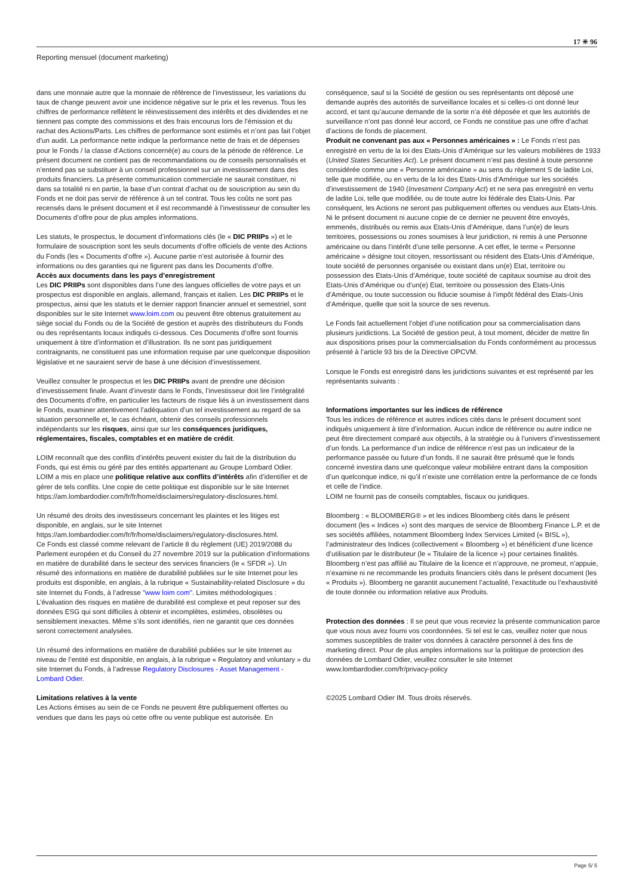17 ✳ 96
Reporting mensuel (document marketing)
dans une monnaie autre que la monnaie de référence de l’investisseur, les variations du taux de change peuvent avoir une incidence négative sur le prix et les revenus. Tous les chiffres de performance reflètent le réinvestissement des intérêts et des dividendes et ne tiennent pas compte des commissions et des frais encourus lors de l’émission et du rachat des Actions/Parts. Les chiffres de performance sont estimés et n’ont pas fait l’objet d’un audit. La performance nette indique la performance nette de frais et de dépenses pour le Fonds / la classe d’Actions concerné(e) au cours de la période de référence. Le présent document ne contient pas de recommandations ou de conseils personnalisés et n’entend pas se substituer à un conseil professionnel sur un investissement dans des produits financiers. La présente communication commerciale ne saurait constituer, ni dans sa totalité ni en partie, la base d’un contrat d’achat ou de souscription au sein du Fonds et ne doit pas servir de référence à un tel contrat. Tous les coûts ne sont pas recensés dans le présent document et il est recommandé à l’investisseur de consulter les Documents d’offre pour de plus amples informations.
Les statuts, le prospectus, le document d’informations clés (le « DIC PRIIPs ») et le formulaire de souscription sont les seuls documents d’offre officiels de vente des Actions du Fonds (les « Documents d’offre »). Aucune partie n’est autorisée à fournir des informations ou des garanties qui ne figurent pas dans les Documents d’offre.
Accès aux documents dans les pays d’enregistrement
Les DIC PRIIPs sont disponibles dans l’une des langues officielles de votre pays et un prospectus est disponible en anglais, allemand, français et italien. Les DIC PRIIPs et le prospectus, ainsi que les statuts et le dernier rapport financier annuel et semestriel, sont disponibles sur le site Internet www.loim.com ou peuvent être obtenus gratuitement au siège social du Fonds ou de la Société de gestion et auprès des distributeurs du Fonds ou des représentants locaux indiqués ci-dessous. Ces Documents d’offre sont fournis uniquement à titre d’information et d’illustration. Ils ne sont pas juridiquement contraignants, ne constituent pas une information requise par une quelconque disposition législative et ne sauraient servir de base à une décision d’investissement.
Veuillez consulter le prospectus et les DIC PRIIPs avant de prendre une décision d’investissement finale. Avant d’investir dans le Fonds, l’investisseur doit lire l’intégralité des Documents d’offre, en particulier les facteurs de risque liés à un investissement dans le Fonds, examiner attentivement l’adéquation d’un tel investissement au regard de sa situation personnelle et, le cas échéant, obtenir des conseils professionnels indépendants sur les risques, ainsi que sur les conséquences juridiques, réglementaires, fiscales, comptables et en matière de crédit.
LOIM reconnaît que des conflits d’intérêts peuvent exister du fait de la distribution du Fonds, qui est émis ou géré par des entités appartenant au Groupe Lombard Odier. LOIM a mis en place une politique relative aux conflits d’intérêts afin d’identifier et de gérer de tels conflits. Une copie de cette politique est disponible sur le site Internet https://am.lombardodier.com/fr/fr/home/disclaimers/regulatory-disclosures.html.
Un résumé des droits des investisseurs concernant les plaintes et les litiges est disponible, en anglais, sur le site Internet https://am.lombardodier.com/fr/fr/home/disclaimers/regulatory-disclosures.html.
Ce Fonds est classé comme relevant de l’article 8 du règlement (UE) 2019/2088 du Parlement européen et du Conseil du 27 novembre 2019 sur la publication d’informations en matière de durabilité dans le secteur des services financiers (le « SFDR »). Un résumé des informations en matière de durabilité publiées sur le site Internet pour les produits est disponible, en anglais, à la rubrique « Sustainability-related Disclosure » du site Internet du Fonds, à l’adresse "www loim com". Limites méthodologiques : L’évaluation des risques en matière de durabilité est complexe et peut reposer sur des données ESG qui sont difficiles à obtenir et incomplètes, estimées, obsolètes ou sensiblement inexactes. Même s’ils sont identifiés, rien ne garantit que ces données seront correctement analysées.
Un résumé des informations en matière de durabilité publiées sur le site Internet au niveau de l’entité est disponible, en anglais, à la rubrique « Regulatory and voluntary » du site Internet du Fonds, à l’adresse Regulatory Disclosures - Asset Management - Lombard Odier.
Limitations relatives à la vente
Les Actions émises au sein de ce Fonds ne peuvent être publiquement offertes ou vendues que dans les pays où cette offre ou vente publique est autorisée. En
conséquence, sauf si la Société de gestion ou ses représentants ont déposé une demande auprès des autorités de surveillance locales et si celles-ci ont donné leur accord, et tant qu’aucune demande de la sorte n’a été déposée et que les autorités de surveillance n’ont pas donné leur accord, ce Fonds ne constitue pas une offre d’achat d’actions de fonds de placement.
Produit ne convenant pas aux « Personnes américaines » : Le Fonds n’est pas enregistré en vertu de la loi des Etats-Unis d’Amérique sur les valeurs mobilières de 1933 (United States Securities Act). Le présent document n’est pas destiné à toute personne considérée comme une « Personne américaine » au sens du règlement S de ladite Loi, telle que modifiée, ou en vertu de la loi des Etats-Unis d’Amérique sur les sociétés d’investissement de 1940 (Investment Company Act) et ne sera pas enregistré en vertu de ladite Loi, telle que modifiée, ou de toute autre loi fédérale des Etats-Unis. Par conséquent, les Actions ne seront pas publiquement offertes ou vendues aux Etats-Unis. Ni le présent document ni aucune copie de ce dernier ne peuvent être envoyés, emmenés, distribués ou remis aux Etats-Unis d’Amérique, dans l’un(e) de leurs territoires, possessions ou zones soumises à leur juridiction, ni remis à une Personne américaine ou dans l’intérêt d’une telle personne. A cet effet, le terme « Personne américaine » désigne tout citoyen, ressortissant ou résident des Etats-Unis d’Amérique, toute société de personnes organisée ou existant dans un(e) Etat, territoire ou possession des Etats-Unis d’Amérique, toute société de capitaux soumise au droit des Etats-Unis d’Amérique ou d’un(e) Etat, territoire ou possession des Etats-Unis d’Amérique, ou toute succession ou fiducie soumise à l’impôt fédéral des Etats-Unis d’Amérique, quelle que soit la source de ses revenus.
Le Fonds fait actuellement l’objet d’une notification pour sa commercialisation dans plusieurs juridictions. La Société de gestion peut, à tout moment, décider de mettre fin aux dispositions prises pour la commercialisation du Fonds conformément au processus présenté à l’article 93 bis de la Directive OPCVM.
Lorsque le Fonds est enregistré dans les juridictions suivantes et est représenté par les représentants suivants :
Informations importantes sur les indices de référence
Tous les indices de référence et autres indices cités dans le présent document sont indiqués uniquement à titre d’information. Aucun indice de référence ou autre indice ne peut être directement comparé aux objectifs, à la stratégie ou à l’univers d’investissement d’un fonds. La performance d’un indice de référence n’est pas un indicateur de la performance passée ou future d’un fonds. Il ne saurait être présumé que le fonds concerné investira dans une quelconque valeur mobilière entrant dans la composition d’un quelconque indice, ni qu’il n’existe une corrélation entre la performance de ce fonds et celle de l’indice.
LOIM ne fournit pas de conseils comptables, fiscaux ou juridiques.
Bloomberg : « BLOOMBERG® » et les indices Bloomberg cités dans le présent document (les « Indices ») sont des marques de service de Bloomberg Finance L.P. et de ses sociétés affiliées, notamment Bloomberg Index Services Limited (« BISL »), l’administrateur des Indices (collectivement « Bloomberg ») et bénéficient d’une licence d’utilisation par le distributeur (le « Titulaire de la licence ») pour certaines finalités. Bloomberg n’est pas affilié au Titulaire de la licence et n’approuve, ne promeut, n’appuie, n’examine ni ne recommande les produits financiers cités dans le présent document (les « Produits »). Bloomberg ne garantit aucunement l’actualité, l’exactitude ou l’exhaustivité de toute donnée ou information relative aux Produits.
Protection des données : Il se peut que vous receviez la présente communication parce que vous nous avez fourni vos coordonnées. Si tel est le cas, veuillez noter que nous sommes susceptibles de traiter vos données à caractère personnel à des fins de marketing direct. Pour de plus amples informations sur la politique de protection des données de Lombard Odier, veuillez consulter le site Internet www.lombardodier.com/fr/privacy-policy
©2025 Lombard Odier IM. Tous droits réservés.
Page 5/ 5